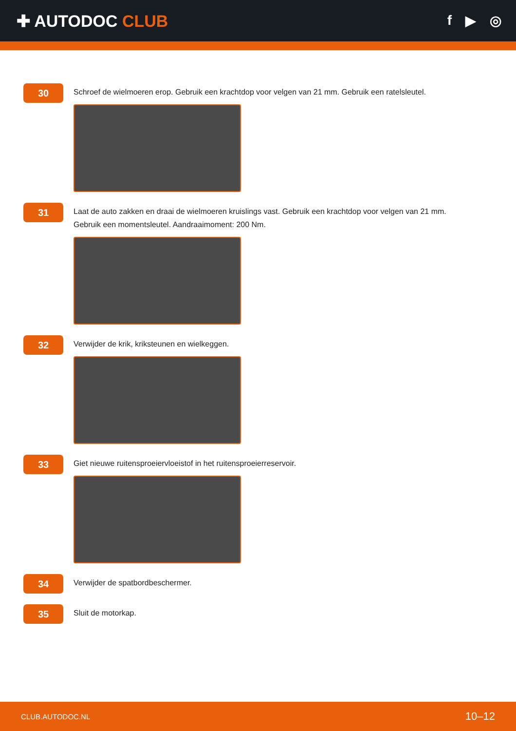✚ AUTODOC CLUB
f ▶ ◎
30
Schroef de wielmoeren erop. Gebruik een krachtdop voor velgen van 21 mm. Gebruik een ratelsleutel.
31
Laat de auto zakken en draai de wielmoeren kruislings vast. Gebruik een krachtdop voor velgen van 21 mm. Gebruik een momentsleutel. Aandraaimoment: 200 Nm.
32
Verwijder de krik, kriksteunen en wielkeggen.
33
Giet nieuwe ruitensproeiervloeistof in het ruitensproeierreservoir.
34
Verwijder de spatbordbeschermer.
35
Sluit de motorkap.
CLUB.AUTODOC.NL 10–12